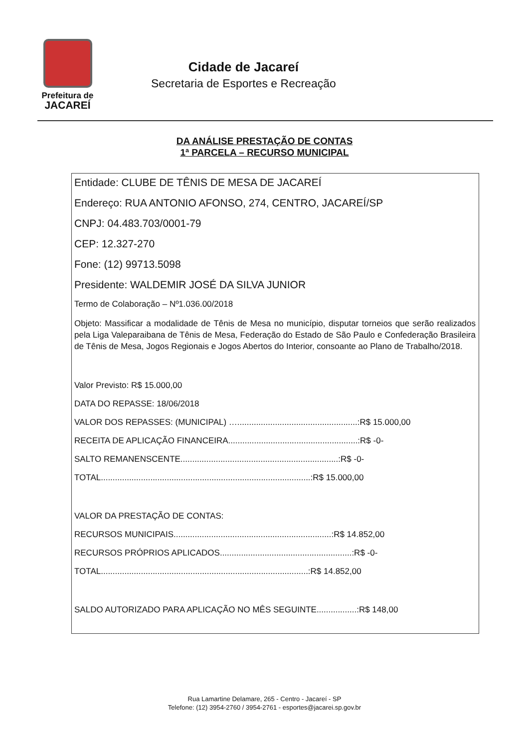Prefeitura de
JACAREÍ
Cidade de Jacareí
Secretaria de Esportes e Recreação
DA ANÁLISE PRESTAÇÃO DE CONTAS
1ª PARCELA – RECURSO MUNICIPAL
Entidade: CLUBE DE TÊNIS DE MESA DE JACAREÍ
Endereço: RUA ANTONIO AFONSO, 274, CENTRO, JACAREÍ/SP
CNPJ: 04.483.703/0001-79
CEP: 12.327-270
Fone: (12) 99713.5098
Presidente: WALDEMIR JOSÉ DA SILVA JUNIOR
Termo de Colaboração – Nº1.036.00/2018
Objeto: Massificar a modalidade de Tênis de Mesa no município, disputar torneios que serão realizados pela Liga Valeparaibana de Tênis de Mesa, Federação do Estado de São Paulo e Confederação Brasileira de Tênis de Mesa, Jogos Regionais e Jogos Abertos do Interior, consoante ao Plano de Trabalho/2018.
Valor Previsto: R$ 15.000,00
DATA DO REPASSE: 18/06/2018
VALOR DOS REPASSES: (MUNICIPAL) …...................................................:R$ 15.000,00
RECEITA DE APLICAÇÃO FINANCEIRA.......................................................:R$ -0-
SALTO REMANENSCENTE...................................................................:R$ -0-
TOTAL.........................................................................................:R$ 15.000,00
VALOR DA PRESTAÇÃO DE CONTAS:
RECURSOS MUNICIPAIS...................................................................:R$ 14.852,00
RECURSOS PRÓPRIOS APLICADOS........................................................:R$ -0-
TOTAL........................................................................................:R$ 14.852,00
SALDO AUTORIZADO PARA APLICAÇÃO NO MÊS SEGUINTE.................:R$ 148,00
Rua Lamartine Delamare, 265 - Centro - Jacareí - SP
Telefone: (12) 3954-2760 / 3954-2761 - esportes@jacarei.sp.gov.br